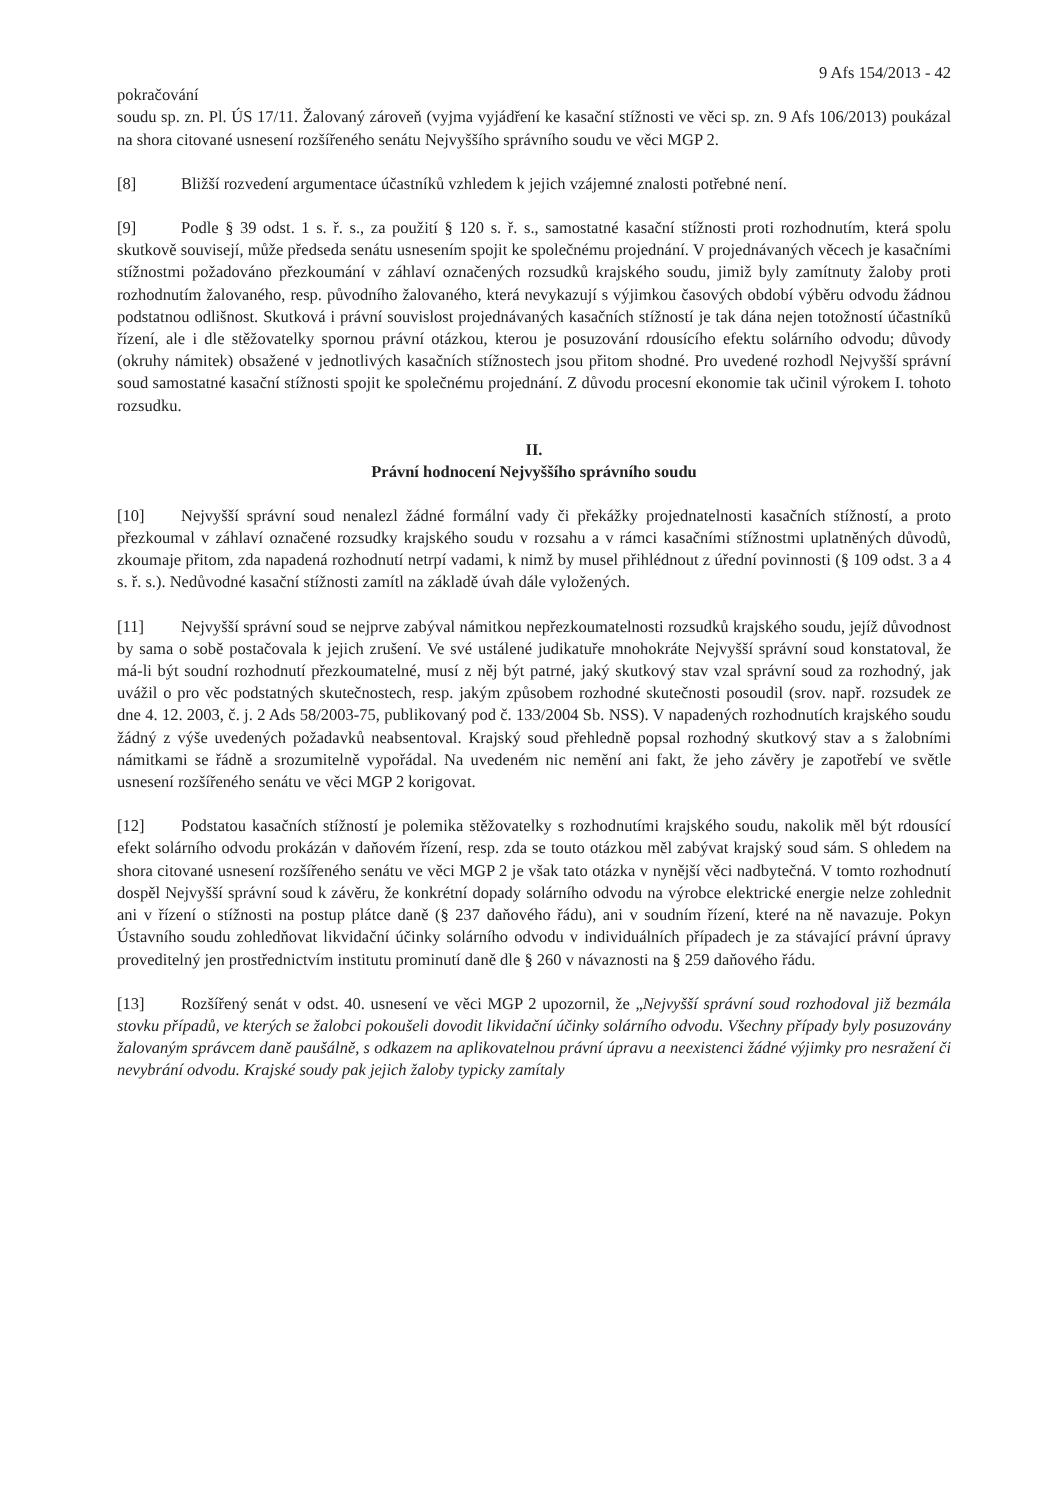9 Afs 154/2013 - 42
pokračování
soudu sp. zn. Pl. ÚS 17/11. Žalovaný zároveň (vyjma vyjádření ke kasační stížnosti ve věci sp. zn. 9 Afs 106/2013) poukázal na shora citované usnesení rozšířeného senátu Nejvyššího správního soudu ve věci MGP 2.
[8] Bližší rozvedení argumentace účastníků vzhledem k jejich vzájemné znalosti potřebné není.
[9] Podle § 39 odst. 1 s. ř. s., za použití § 120 s. ř. s., samostatné kasační stížnosti proti rozhodnutím, která spolu skutkově souvisejí, může předseda senátu usnesením spojit ke společnému projednání. V projednávaných věcech je kasačními stížnostmi požadováno přezkoumání v záhlaví označených rozsudků krajského soudu, jimiž byly zamítnuty žaloby proti rozhodnutím žalovaného, resp. původního žalovaného, která nevykazují s výjimkou časových období výběru odvodu žádnou podstatnou odlišnost. Skutková i právní souvislost projednávaných kasačních stížností je tak dána nejen totožností účastníků řízení, ale i dle stěžovatelky spornou právní otázkou, kterou je posuzování rdousícího efektu solárního odvodu; důvody (okruhy námitek) obsažené v jednotlivých kasačních stížnostech jsou přitom shodné. Pro uvedené rozhodl Nejvyšší správní soud samostatné kasační stížnosti spojit ke společnému projednání. Z důvodu procesní ekonomie tak učinil výrokem I. tohoto rozsudku.
II.
Právní hodnocení Nejvyššího správního soudu
[10] Nejvyšší správní soud nenalezl žádné formální vady či překážky projednatelnosti kasačních stížností, a proto přezkoumal v záhlaví označené rozsudky krajského soudu v rozsahu a v rámci kasačními stížnostmi uplatněných důvodů, zkoumaje přitom, zda napadená rozhodnutí netrpí vadami, k nimž by musel přihlédnout z úřední povinnosti (§ 109 odst. 3 a 4 s. ř. s.). Nedůvodné kasační stížnosti zamítl na základě úvah dále vyložených.
[11] Nejvyšší správní soud se nejprve zabýval námitkou nepřezkoumatelnosti rozsudků krajského soudu, jejíž důvodnost by sama o sobě postačovala k jejich zrušení. Ve své ustálené judikatuře mnohokráte Nejvyšší správní soud konstatoval, že má-li být soudní rozhodnutí přezkoumatelné, musí z něj být patrné, jaký skutkový stav vzal správní soud za rozhodný, jak uvážil o pro věc podstatných skutečnostech, resp. jakým způsobem rozhodné skutečnosti posoudil (srov. např. rozsudek ze dne 4. 12. 2003, č. j. 2 Ads 58/2003-75, publikovaný pod č. 133/2004 Sb. NSS). V napadených rozhodnutích krajského soudu žádný z výše uvedených požadavků neabsentoval. Krajský soud přehledně popsal rozhodný skutkový stav a s žalobními námitkami se řádně a srozumitelně vypořádal. Na uvedeném nic nemění ani fakt, že jeho závěry je zapotřebí ve světle usnesení rozšířeného senátu ve věci MGP 2 korigovat.
[12] Podstatou kasačních stížností je polemika stěžovatelky s rozhodnutími krajského soudu, nakolik měl být rdousící efekt solárního odvodu prokázán v daňovém řízení, resp. zda se touto otázkou měl zabývat krajský soud sám. S ohledem na shora citované usnesení rozšířeného senátu ve věci MGP 2 je však tato otázka v nynější věci nadbytečná. V tomto rozhodnutí dospěl Nejvyšší správní soud k závěru, že konkrétní dopady solárního odvodu na výrobce elektrické energie nelze zohlednit ani v řízení o stížnosti na postup plátce daně (§ 237 daňového řádu), ani v soudním řízení, které na ně navazuje. Pokyn Ústavního soudu zohledňovat likvidační účinky solárního odvodu v individuálních případech je za stávající právní úpravy proveditelný jen prostřednictvím institutu prominutí daně dle § 260 v návaznosti na § 259 daňového řádu.
[13] Rozšířený senát v odst. 40. usnesení ve věci MGP 2 upozornil, že „Nejvyšší správní soud rozhodoval již bezmála stovku případů, ve kterých se žalobci pokoušeli dovodit likvidační účinky solárního odvodu. Všechny případy byly posuzovány žalovaným správcem daně paušálně, s odkazem na aplikovatelnou právní úpravu a neexistenci žádné výjimky pro nesražení či nevybrání odvodu. Krajské soudy pak jejich žaloby typicky zamítaly